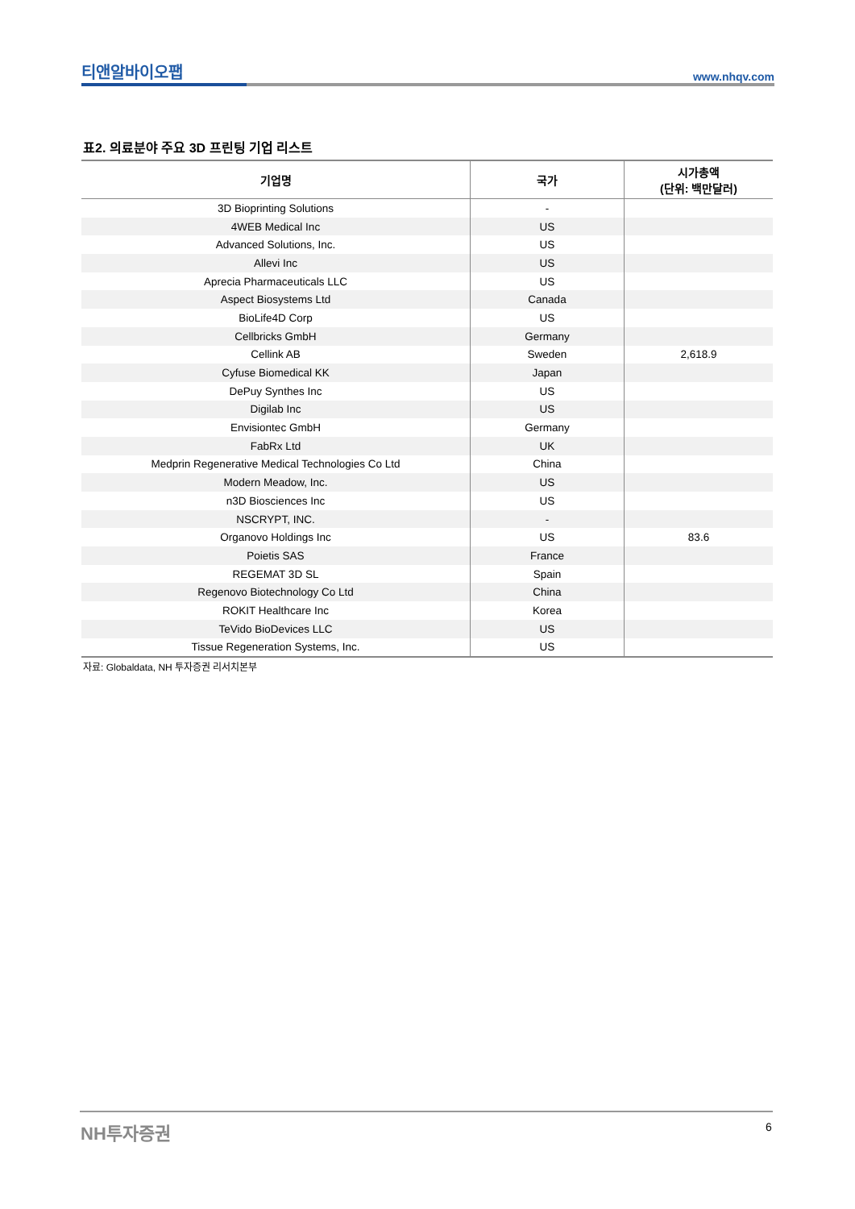티앤알바이오팹 www.nhqv.com
표2. 의료분야 주요 3D 프린팅 기업 리스트
| 기업명 | 국가 | 시가총액 (단위: 백만달러) |
| --- | --- | --- |
| 3D Bioprinting Solutions | - | |
| 4WEB Medical Inc | US | |
| Advanced Solutions, Inc. | US | |
| Allevi Inc | US | |
| Aprecia Pharmaceuticals LLC | US | |
| Aspect Biosystems Ltd | Canada | |
| BioLife4D Corp | US | |
| Cellbricks GmbH | Germany | |
| Cellink AB | Sweden | 2,618.9 |
| Cyfuse Biomedical KK | Japan | |
| DePuy Synthes Inc | US | |
| Digilab Inc | US | |
| Envisiontec GmbH | Germany | |
| FabRx Ltd | UK | |
| Medprin Regenerative Medical Technologies Co Ltd | China | |
| Modern Meadow, Inc. | US | |
| n3D Biosciences Inc | US | |
| NSCRYPT, INC. | - | |
| Organovo Holdings Inc | US | 83.6 |
| Poietis SAS | France | |
| REGEMAT 3D SL | Spain | |
| Regenovo Biotechnology Co Ltd | China | |
| ROKIT Healthcare Inc | Korea | |
| TeVido BioDevices LLC | US | |
| Tissue Regeneration Systems, Inc. | US | |
자료: Globaldata, NH 투자증권 리서치본부
NH투자증권 6